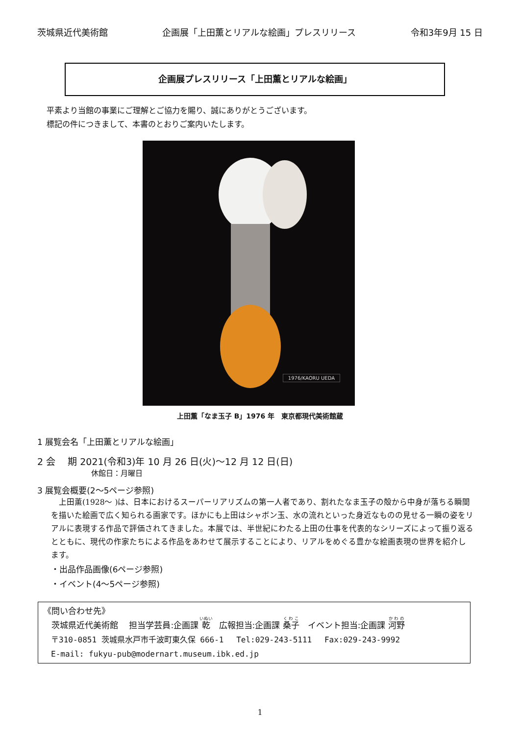茨城県近代美術館 企画展「上田薫とリアルな絵画」プレスリリース 令和3年9月 15 日
企画展プレスリリース「上田薫とリアルな絵画」
平素より当館の事業にご理解とご協力を賜り、誠にありがとうございます。
標記の件につきまして、本書のとおりご案内いたします。
1976/KAORU UEDA
上田薫「なま玉子 B」1976 年　東京都現代美術館蔵
1 展覧会名「上田薫とリアルな絵画」
2 会　 期 2021(令和3)年 10 月 26 日(火)～12 月 12 日(日)
休館日：月曜日
3 展覧会概要(2～5ページ参照)
　上田薫(1928～ )は、日本におけるスーパーリアリズムの第一人者であり、割れたなま玉子の殻から中身が落ちる瞬間を描いた絵画で広く知られる画家です。ほかにも上田はシャボン玉、水の流れといった身近なものの見せる一瞬の姿をリアルに表現する作品で評価されてきました。本展では、半世紀にわたる上田の仕事を代表的なシリーズによって振り返るとともに、現代の作家たちによる作品をあわせて展示することにより、リアルをめぐる豊かな絵画表現の世界を紹介します。
・出品作品画像(6ページ参照)
・イベント(4～5ページ参照)
《問い合わせ先》
　茨城県近代美術館　 担当学芸員:企画課 乾　広報担当:企画課 桑子　イベント担当:企画課 河野
　〒310-0851 茨城県水戸市千波町東久保 666-1　 Tel:029-243-5111　 Fax:029-243-9992
　E-mail: fukyu-pub@modernart.museum.ibk.ed.jp
1